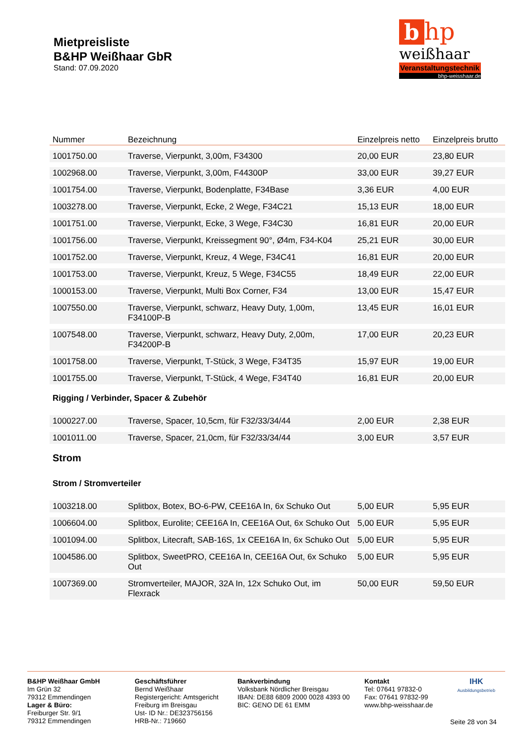Mietpreisliste
B&HP Weißhaar GbR
Stand: 07.09.2020
b hp
weißhaar
Veranstaltungstechnik
bhp-weisshaar.de
| Nummer | Bezeichnung | Einzelpreis netto | Einzelpreis brutto |
| --- | --- | --- | --- |
| 1001750.00 | Traverse, Vierpunkt, 3,00m, F34300 | 20,00 EUR | 23,80 EUR |
| 1002968.00 | Traverse, Vierpunkt, 3,00m, F44300P | 33,00 EUR | 39,27 EUR |
| 1001754.00 | Traverse, Vierpunkt, Bodenplatte, F34Base | 3,36 EUR | 4,00 EUR |
| 1003278.00 | Traverse, Vierpunkt, Ecke, 2 Wege, F34C21 | 15,13 EUR | 18,00 EUR |
| 1001751.00 | Traverse, Vierpunkt, Ecke, 3 Wege, F34C30 | 16,81 EUR | 20,00 EUR |
| 1001756.00 | Traverse, Vierpunkt, Kreissegment 90°, Ø4m, F34-K04 | 25,21 EUR | 30,00 EUR |
| 1001752.00 | Traverse, Vierpunkt, Kreuz, 4 Wege, F34C41 | 16,81 EUR | 20,00 EUR |
| 1001753.00 | Traverse, Vierpunkt, Kreuz, 5 Wege, F34C55 | 18,49 EUR | 22,00 EUR |
| 1000153.00 | Traverse, Vierpunkt, Multi Box Corner, F34 | 13,00 EUR | 15,47 EUR |
| 1007550.00 | Traverse, Vierpunkt, schwarz, Heavy Duty, 1,00m, F34100P-B | 13,45 EUR | 16,01 EUR |
| 1007548.00 | Traverse, Vierpunkt, schwarz, Heavy Duty, 2,00m, F34200P-B | 17,00 EUR | 20,23 EUR |
| 1001758.00 | Traverse, Vierpunkt, T-Stück, 3 Wege, F34T35 | 15,97 EUR | 19,00 EUR |
| 1001755.00 | Traverse, Vierpunkt, T-Stück, 4 Wege, F34T40 | 16,81 EUR | 20,00 EUR |
| Rigging / Verbinder, Spacer & Zubehör | | | |
| 1000227.00 | Traverse, Spacer, 10,5cm, für F32/33/34/44 | 2,00 EUR | 2,38 EUR |
| 1001011.00 | Traverse, Spacer, 21,0cm, für F32/33/34/44 | 3,00 EUR | 3,57 EUR |
| Strom | | | |
| Strom / Stromverteiler | | | |
| 1003218.00 | Splitbox, Botex, BO-6-PW, CEE16A In, 6x Schuko Out | 5,00 EUR | 5,95 EUR |
| 1006604.00 | Splitbox, Eurolite; CEE16A In, CEE16A Out, 6x Schuko Out | 5,00 EUR | 5,95 EUR |
| 1001094.00 | Splitbox, Litecraft, SAB-16S, 1x CEE16A In, 6x Schuko Out | 5,00 EUR | 5,95 EUR |
| 1004586.00 | Splitbox, SweetPRO, CEE16A In, CEE16A Out, 6x Schuko Out | 5,00 EUR | 5,95 EUR |
| 1007369.00 | Stromverteiler, MAJOR, 32A In, 12x Schuko Out, im Flexrack | 50,00 EUR | 59,50 EUR |
B&HP Weißhaar GmbH
Im Grün 32
79312 Emmendingen
Lager & Büro:
Freiburger Str. 9/1
79312 Emmendingen
Geschäftsführer
Bernd Weißhaar
Registergericht: Amtsgericht Freiburg im Breisgau
Ust- ID Nr.: DE323756156
HRB-Nr.: 719660
Bankverbindung
Volksbank Nördlicher Breisgau
IBAN: DE88 6809 2000 0028 4393 00
BIC: GENO DE 61 EMM
Kontakt
Tel: 07641 97832-0
Fax: 07641 97832-99
www.bhp-weisshaar.de
IHK
Ausbildungsbetrieb
Seite 28 von 34